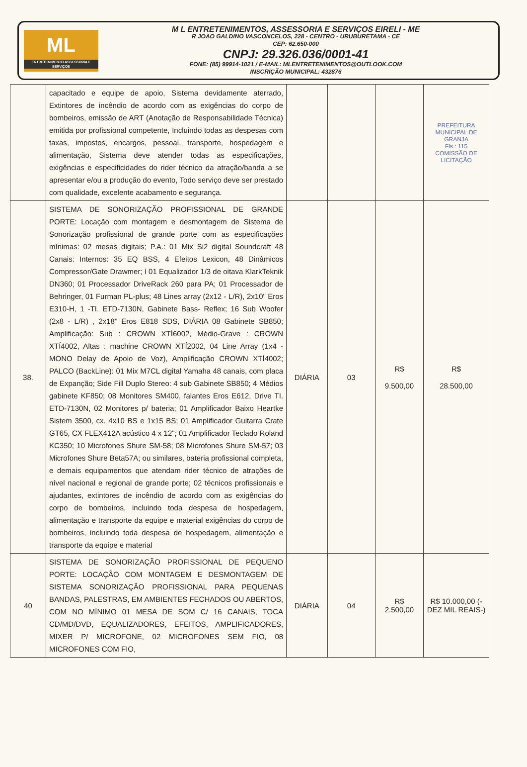ML
ENTRETENIMENTO ASSESSORIA E SERVIÇOS
M L ENTRETENIMENTOS, ASSESSORIA E SERVIÇOS EIRELI - ME
R JOAO GALDINO VASCONCELOS, 228 - CENTRO - URUBURETAMA - CE
CEP: 62.650-000
CNPJ: 29.326.036/0001-41
FONE: (85) 99914-1021 / E-MAIL: MLENTRETENIMENTOS@OUTLOOK.COM
INSCRIÇÃO MUNICIPAL: 432876
| | capacitado e equipe de apoio, Sistema devidamente aterrado, Extintores de incêndio de acordo com as exigências do corpo de bombeiros, emissão de ART (Anotação de Responsabilidade Técnica) emitida por profissional competente, Incluindo todas as despesas com taxas, impostos, encargos, pessoal, transporte, hospedagem e alimentação, Sistema deve atender todas as especificações, exigências e especificidades do rider técnico da atração/banda a se apresentar e/ou a produção do evento, Todo serviço deve ser prestado com qualidade, excelente acabamento e segurança. | | | | PREFEITURA MUNICIPAL DE GRANJA Fls.: 115 COMISSÃO DE LICITAÇÃO |
| 38. | SISTEMA DE SONORIZAÇÃO PROFISSIONAL DE GRANDE PORTE: Locação com montagem e desmontagem de Sistema de Sonorização profissional de grande porte com as especificações mínimas: 02 mesas digitais; P.A.: 01 Mix Si2 digital Soundcraft 48 Canais: Internos: 35 EQ BSS, 4 Efeitos Lexicon, 48 Dinâmicos Compressor/Gate Drawmer; í 01 Equalizador 1/3 de oitava KlarkTeknik DN360; 01 Processador DriveRack 260 para PA; 01 Processador de Behringer, 01 Furman PL-plus; 48 Lines array (2x12 - L/R), 2x10" Eros E310-H, 1 -TI. ETD-7130N, Gabinete Bass- Reflex; 16 Sub Woofer (2x8 - L/R) , 2x18” Eros E818 SDS, DIÁRIA 08 Gabinete SB850; Amplificação: Sub : CROWN XTÍ6002, Médio-Grave : CROWN XTÍ4002, Altas : machine CROWN XTÍ2002, 04 Line Array (1x4 - MONO Delay de Apoio de Voz), Amplificação CROWN XTÍ4002; PALCO (BackLine): 01 Mix M7CL digital Yamaha 48 canais, com placa de Expanção; Side Fill Duplo Stereo: 4 sub Gabinete SB850; 4 Médios gabinete KF850; 08 Monitores SM400, falantes Eros E612, Drive TI. ETD-7130N, 02 Monitores p/ bateria; 01 Amplificador Baixo Heartke Sistem 3500, cx. 4x10 BS e 1x15 BS; 01 Amplificador Guitarra Crate GT65, CX FLEX412A acústico 4 x 12"; 01 Amplificador Teclado Roland KC350; 10 Microfones Shure SM-58; 08 Microfones Shure SM-57; 03 Microfones Shure Beta57A; ou similares, bateria profissional completa, e demais equipamentos que atendam rider técnico de atrações de nível nacional e regional de grande porte; 02 técnicos profissionais e ajudantes, extintores de incêndio de acordo com as exigências do corpo de bombeiros, incluindo toda despesa de hospedagem, alimentação e transporte da equipe e material exigências do corpo de bombeiros, incluindo toda despesa de hospedagem, alimentação e transporte da equipe e material | DIÁRIA | 03 | R$ 9.500,00 | R$ 28.500,00 |
| 40 | SISTEMA DE SONORIZAÇÃO PROFISSIONAL DE PEQUENO PORTE: LOCAÇÃO COM MONTAGEM E DESMONTAGEM DE SISTEMA SONORIZAÇÃO PROFISSIONAL PARA PEQUENAS BANDAS, PALESTRAS, EM AMBIENTES FECHADOS OU ABERTOS, COM NO MÍNIMO 01 MESA DE SOM C/ 16 CANAIS, TOCA CD/MD/DVD, EQUALIZADORES, EFEITOS, AMPLIFICADORES, MIXER P/ MICROFONE, 02 MICROFONES SEM FIO, 08 MICROFONES COM FIO, | DIÁRIA | 04 | R$ 2.500,00 | R$ 10.000,00 (-DEZ MIL REAIS-) |